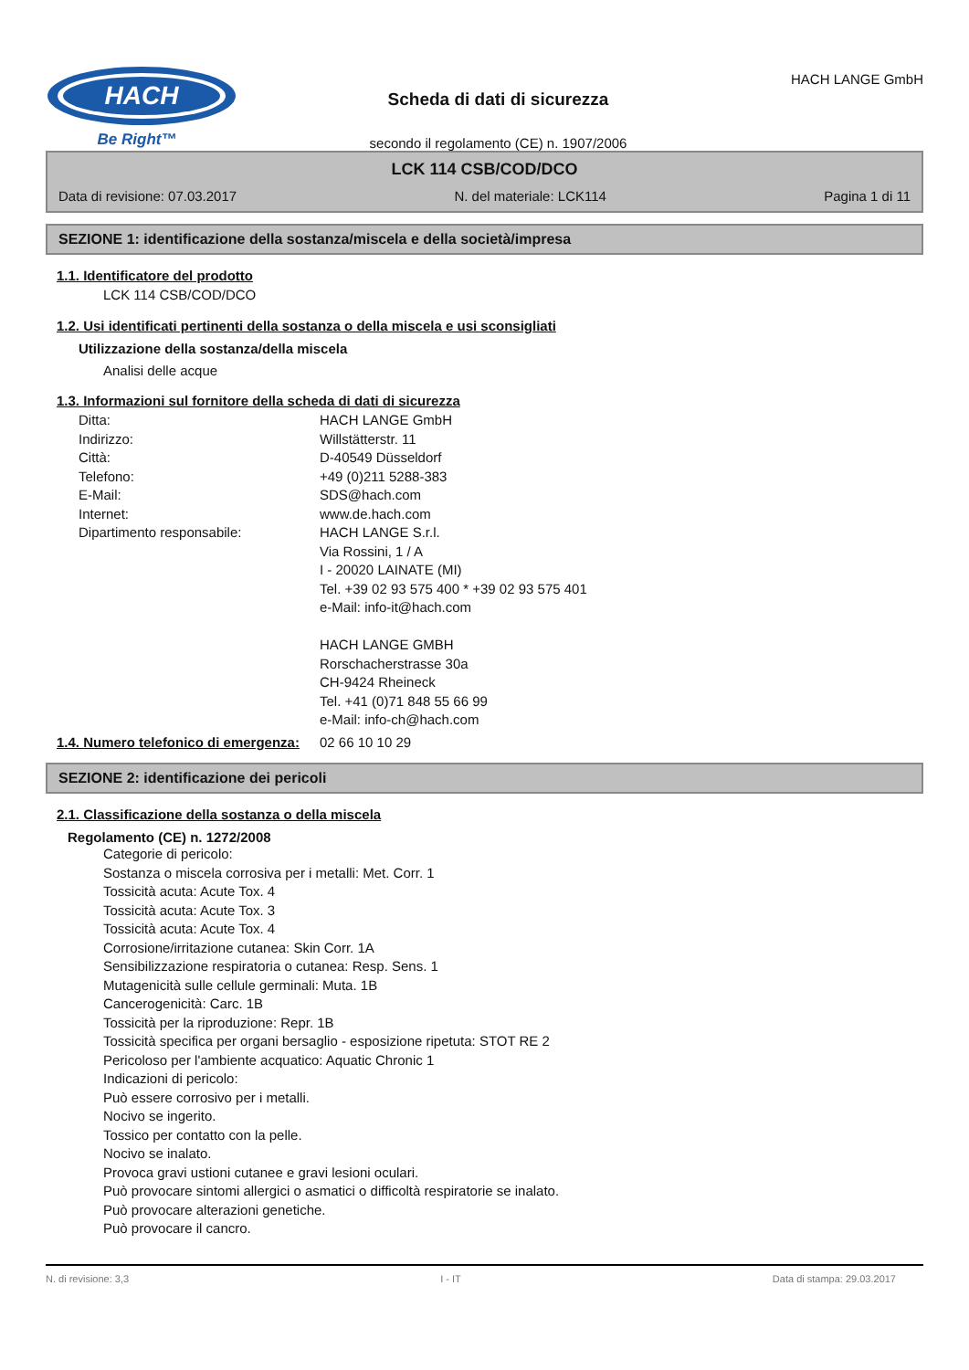HACH
Be Right™
Scheda di dati di sicurezza
secondo il regolamento (CE) n. 1907/2006
HACH LANGE GmbH
LCK 114 CSB/COD/DCO
Data di revisione: 07.03.2017 N. del materiale: LCK114 Pagina 1 di 11
SEZIONE 1: identificazione della sostanza/miscela e della società/impresa
1.1. Identificatore del prodotto
LCK 114 CSB/COD/DCO
1.2. Usi identificati pertinenti della sostanza o della miscela e usi sconsigliati
Utilizzazione della sostanza/della miscela
Analisi delle acque
1.3. Informazioni sul fornitore della scheda di dati di sicurezza
Ditta: HACH LANGE GmbH
Indirizzo: Willstätterstr. 11
Città: D-40549 Düsseldorf
Telefono: +49 (0)211 5288-383
E-Mail: SDS@hach.com
Internet: www.de.hach.com
Dipartimento responsabile: HACH LANGE S.r.l.
Via Rossini, 1 / A
I - 20020 LAINATE (MI)
Tel. +39 02 93 575 400 * +39 02 93 575 401
e-Mail: info-it@hach.com
HACH LANGE GMBH
Rorschacherstrasse 30a
CH-9424 Rheineck
Tel. +41 (0)71 848 55 66 99
e-Mail: info-ch@hach.com
1.4. Numero telefonico di emergenza: 02 66 10 10 29
SEZIONE 2: identificazione dei pericoli
2.1. Classificazione della sostanza o della miscela
Regolamento (CE) n. 1272/2008
Categorie di pericolo:
Sostanza o miscela corrosiva per i metalli: Met. Corr. 1
Tossicità acuta: Acute Tox. 4
Tossicità acuta: Acute Tox. 3
Tossicità acuta: Acute Tox. 4
Corrosione/irritazione cutanea: Skin Corr. 1A
Sensibilizzazione respiratoria o cutanea: Resp. Sens. 1
Mutagenicità sulle cellule germinali: Muta. 1B
Cancerogenicità: Carc. 1B
Tossicità per la riproduzione: Repr. 1B
Tossicità specifica per organi bersaglio - esposizione ripetuta: STOT RE 2
Pericoloso per l'ambiente acquatico: Aquatic Chronic 1
Indicazioni di pericolo:
Può essere corrosivo per i metalli.
Nocivo se ingerito.
Tossico per contatto con la pelle.
Nocivo se inalato.
Provoca gravi ustioni cutanee e gravi lesioni oculari.
Può provocare sintomi allergici o asmatici o difficoltà respiratorie se inalato.
Può provocare alterazioni genetiche.
Può provocare il cancro.
N. di revisione: 3,3 I - IT Data di stampa: 29.03.2017